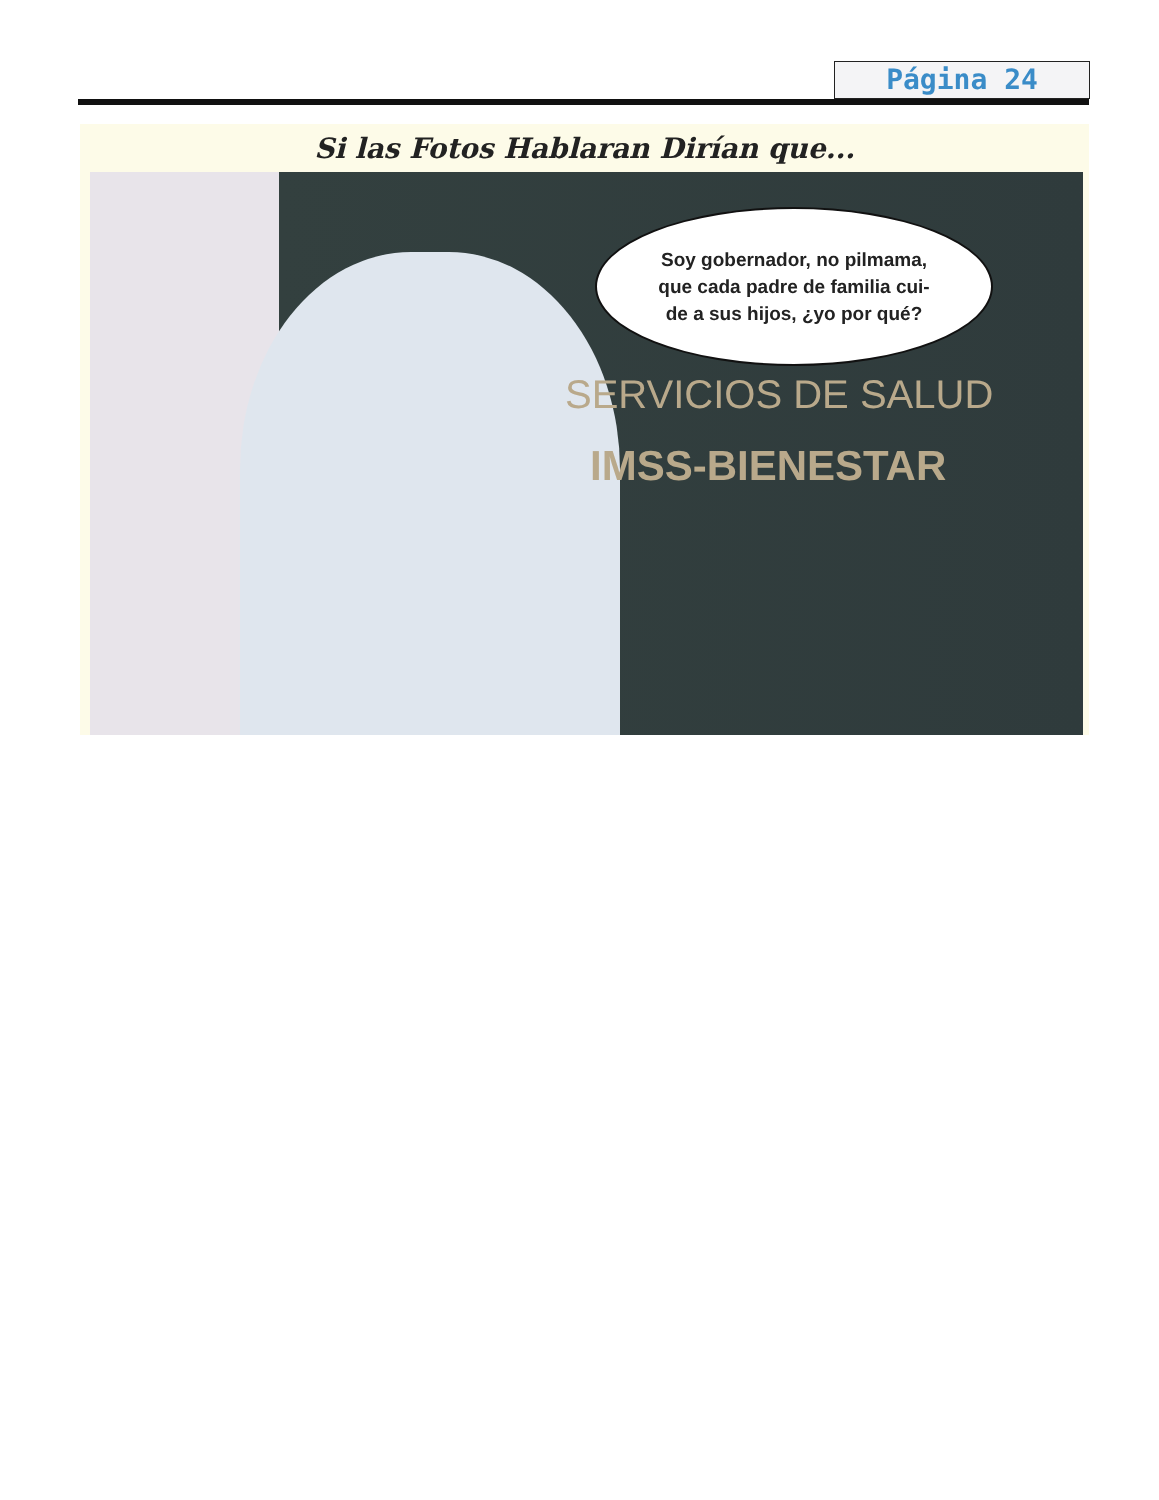Página 24
Si las Fotos Hablaran Dirían que...
SERVICIOS DE SALUD
IMSS-BIENESTAR
Soy gobernador, no pilmama,
que cada padre de familia cui-
de a sus hijos, ¿yo por qué?